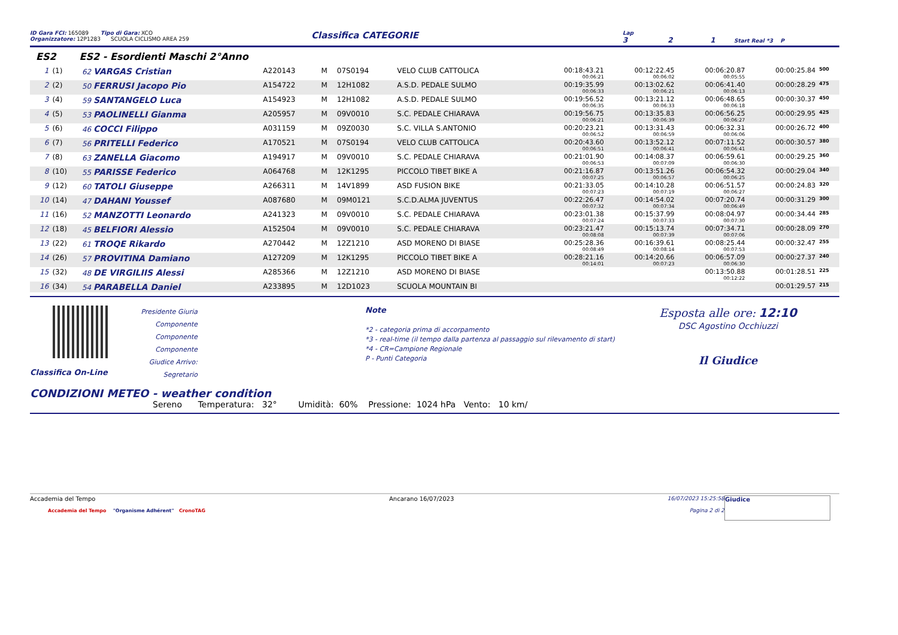ID Gara FCI: 165089 Tipo di Gara: XCO
Organizzatore: 12P1283 SCUOLA CICLISMO AREA 259
Classifica CATEGORIE
Lap
3 2 1 Start Real *3 P
ES2 ES2 - Esordienti Maschi 2°Anno
| 1 | (1) | 62 VARGAS Cristian | A220143 | M | 07S0194 | VELO CLUB CATTOLICA | 00:18:43.21 00:06:21 | 00:12:22.45 00:06:02 | 00:06:20.87 00:05:55 | 00:00:25.84 | 500 |
| 2 | (2) | 50 FERRUSI Jacopo Pio | A154722 | M | 12H1082 | A.S.D. PEDALE SULMO | 00:19:35.99 00:06:33 | 00:13:02.62 00:06:21 | 00:06:41.40 00:06:13 | 00:00:28.29 | 475 |
| 3 | (4) | 59 SANTANGELO Luca | A154923 | M | 12H1082 | A.S.D. PEDALE SULMO | 00:19:56.52 00:06:35 | 00:13:21.12 00:06:33 | 00:06:48.65 00:06:18 | 00:00:30.37 | 450 |
| 4 | (5) | 53 PAOLINELLI Gianma | A205957 | M | 09V0010 | S.C. PEDALE CHIARAVA | 00:19:56.75 00:06:21 | 00:13:35.83 00:06:39 | 00:06:56.25 00:06:27 | 00:00:29.95 | 425 |
| 5 | (6) | 46 COCCI Filippo | A031159 | M | 09Z0030 | S.C. VILLA S.ANTONIO | 00:20:23.21 00:06:52 | 00:13:31.43 00:06:59 | 00:06:32.31 00:06:06 | 00:00:26.72 | 400 |
| 6 | (7) | 56 PRITELLI Federico | A170521 | M | 07S0194 | VELO CLUB CATTOLICA | 00:20:43.60 00:06:51 | 00:13:52.12 00:06:41 | 00:07:11.52 00:06:41 | 00:00:30.57 | 380 |
| 7 | (8) | 63 ZANELLA Giacomo | A194917 | M | 09V0010 | S.C. PEDALE CHIARAVA | 00:21:01.90 00:06:53 | 00:14:08.37 00:07:09 | 00:06:59.61 00:06:30 | 00:00:29.25 | 360 |
| 8 | (10) | 55 PARISSE Federico | A064768 | M | 12K1295 | PICCOLO TIBET BIKE A | 00:21:16.87 00:07:25 | 00:13:51.26 00:06:57 | 00:06:54.32 00:06:25 | 00:00:29.04 | 340 |
| 9 | (12) | 60 TATOLI Giuseppe | A266311 | M | 14V1899 | ASD FUSION BIKE | 00:21:33.05 00:07:23 | 00:14:10.28 00:07:19 | 00:06:51.57 00:06:27 | 00:00:24.83 | 320 |
| 10 | (14) | 47 DAHANI Youssef | A087680 | M | 09M0121 | S.C.D.ALMA JUVENTUS | 00:22:26.47 00:07:32 | 00:14:54.02 00:07:34 | 00:07:20.74 00:06:49 | 00:00:31.29 | 300 |
| 11 | (16) | 52 MANZOTTI Leonardo | A241323 | M | 09V0010 | S.C. PEDALE CHIARAVA | 00:23:01.38 00:07:24 | 00:15:37.99 00:07:33 | 00:08:04.97 00:07:30 | 00:00:34.44 | 285 |
| 12 | (18) | 45 BELFIORI Alessio | A152504 | M | 09V0010 | S.C. PEDALE CHIARAVA | 00:23:21.47 00:08:08 | 00:15:13.74 00:07:39 | 00:07:34.71 00:07:06 | 00:00:28.09 | 270 |
| 13 | (22) | 61 TROQE Rikardo | A270442 | M | 12Z1210 | ASD MORENO DI BIASE | 00:25:28.36 00:08:49 | 00:16:39.61 00:08:14 | 00:08:25.44 00:07:53 | 00:00:32.47 | 255 |
| 14 | (26) | 57 PROVITINA Damiano | A127209 | M | 12K1295 | PICCOLO TIBET BIKE A | 00:28:21.16 00:14:01 | 00:14:20.66 00:07:23 | 00:06:57.09 00:06:30 | 00:00:27.37 | 240 |
| 15 | (32) | 48 DE VIRGILIIS Alessi | A285366 | M | 12Z1210 | ASD MORENO DI BIASE | | | 00:13:50.88 00:12:22 | 00:01:28.51 | 225 |
| 16 | (34) | 54 PARABELLA Daniel | A233895 | M | 12D1023 | SCUOLA MOUNTAIN BI | | | | 00:01:29.57 | 215 |
Classifica On-Line
Presidente Giuria
Componente
Componente
Componente
Giudice Arrivo:
Segretario
Note
*2 - categoria prima di accorpamento
*3 - real-time (il tempo dalla partenza al passaggio sul rilevamento di start)
*4 - CR=Campione Regionale
P - Punti Categoria
Esposta alle ore: 12:10
DSC Agostino Occhiuzzi
Il Giudice
CONDIZIONI METEO - weather condition
Sereno Temperatura: 32° Umidità: 60% Pressione: 1024 hPa Vento: 10 km/
Accademia del Tempo
Accademia del Tempo "Organisme Adhérent" CronoTAG
Ancarano 16/07/2023 16/07/2023 15:25:58
Pagina 2 di 2
Giudice